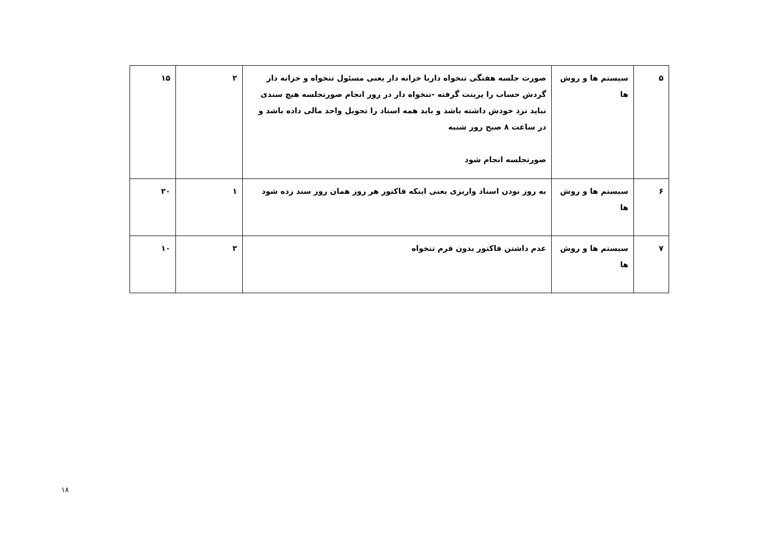| ۵ | سیستم ها و روش ها | صورت جلسه هفتگی تنخواه داربا خزانه دار یعنی مسئول تنخواه و خزانه دار گردش حساب را پرینت گرفته -تنخواه دار در روز انجام صورتجلسه هیچ سندی نباید نزد خودش داشته باشد و باید همه اسناد را تحویل واحد مالی داده باشد و در ساعت ۸ صبح روز شنبه صورتجلسه انجام شود | ۲ | ۱۵ |
| ۶ | سیستم ها و روش ها | به روز بودن اسناد واریزی یعنی اینکه فاکتور هر روز همان روز سند زده شود | ۱ | ۲۰ |
| ۷ | سیستم ها و روش ها | عدم داشتن فاکتور بدون فرم تنخواه | ۲ | ۱۰ |
۱۸